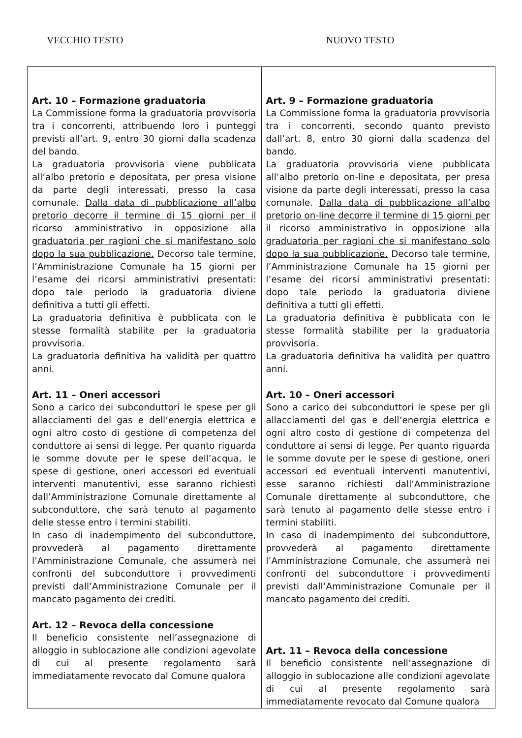VECCHIO TESTO NUOVO TESTO
| Art. 10 – Formazione graduatoria La Commissione forma la graduatoria provvisoria tra i concorrenti, attribuendo loro i punteggi previsti all’art. 9, entro 30 giorni dalla scadenza del bando. La graduatoria provvisoria viene pubblicata all’albo pretorio e depositata, per presa visione da parte degli interessati, presso la casa comunale. Dalla data di pubblicazione all’albo pretorio decorre il termine di 15 giorni per il ricorso amministrativo in opposizione alla graduatoria per ragioni che si manifestano solo dopo la sua pubblicazione. Decorso tale termine, l’Amministrazione Comunale ha 15 giorni per l’esame dei ricorsi amministrativi presentati: dopo tale periodo la graduatoria diviene definitiva a tutti gli effetti. La graduatoria definitiva è pubblicata con le stesse formalità stabilite per la graduatoria provvisoria. La graduatoria definitiva ha validità per quattro anni. Art. 11 – Oneri accessori Sono a carico dei subconduttori le spese per gli allacciamenti del gas e dell’energia elettrica e ogni altro costo di gestione di competenza del conduttore ai sensi di legge. Per quanto riguarda le somme dovute per le spese dell’acqua, le spese di gestione, oneri accessori ed eventuali interventi manutentivi, esse saranno richiesti dall’Amministrazione Comunale direttamente al subconduttore, che sarà tenuto al pagamento delle stesse entro i termini stabiliti. In caso di inadempimento del subconduttore, provvederà al pagamento direttamente l’Amministrazione Comunale, che assumerà nei confronti del subconduttore i provvedimenti previsti dall’Amministrazione Comunale per il mancato pagamento dei crediti. Art. 12 – Revoca della concessione Il beneficio consistente nell’assegnazione di alloggio in sublocazione alle condizioni agevolate di cui al presente regolamento sarà immediatamente revocato dal Comune qualora | Art. 9 – Formazione graduatoria La Commissione forma la graduatoria provvisoria tra i concorrenti, secondo quanto previsto dall’art. 8, entro 30 giorni dalla scadenza del bando. La graduatoria provvisoria viene pubblicata all’albo pretorio on-line e depositata, per presa visione da parte degli interessati, presso la casa comunale. Dalla data di pubblicazione all’albo pretorio on-line decorre il termine di 15 giorni per il ricorso amministrativo in opposizione alla graduatoria per ragioni che si manifestano solo dopo la sua pubblicazione. Decorso tale termine, l’Amministrazione Comunale ha 15 giorni per l’esame dei ricorsi amministrativi presentati: dopo tale periodo la graduatoria diviene definitiva a tutti gli effetti. La graduatoria definitiva è pubblicata con le stesse formalità stabilite per la graduatoria provvisoria. La graduatoria definitiva ha validità per quattro anni. Art. 10 – Oneri accessori Sono a carico dei subconduttori le spese per gli allacciamenti del gas e dell’energia elettrica e ogni altro costo di gestione di competenza del conduttore ai sensi di legge. Per quanto riguarda le somme dovute per le spese di gestione, oneri accessori ed eventuali interventi manutentivi, esse saranno richiesti dall’Amministrazione Comunale direttamente al subconduttore, che sarà tenuto al pagamento delle stesse entro i termini stabiliti. In caso di inadempimento del subconduttore, provvederà al pagamento direttamente l’Amministrazione Comunale, che assumerà nei confronti del subconduttore i provvedimenti previsti dall’Amministrazione Comunale per il mancato pagamento dei crediti. Art. 11 – Revoca della concessione Il beneficio consistente nell’assegnazione di alloggio in sublocazione alle condizioni agevolate di cui al presente regolamento sarà immediatamente revocato dal Comune qualora |